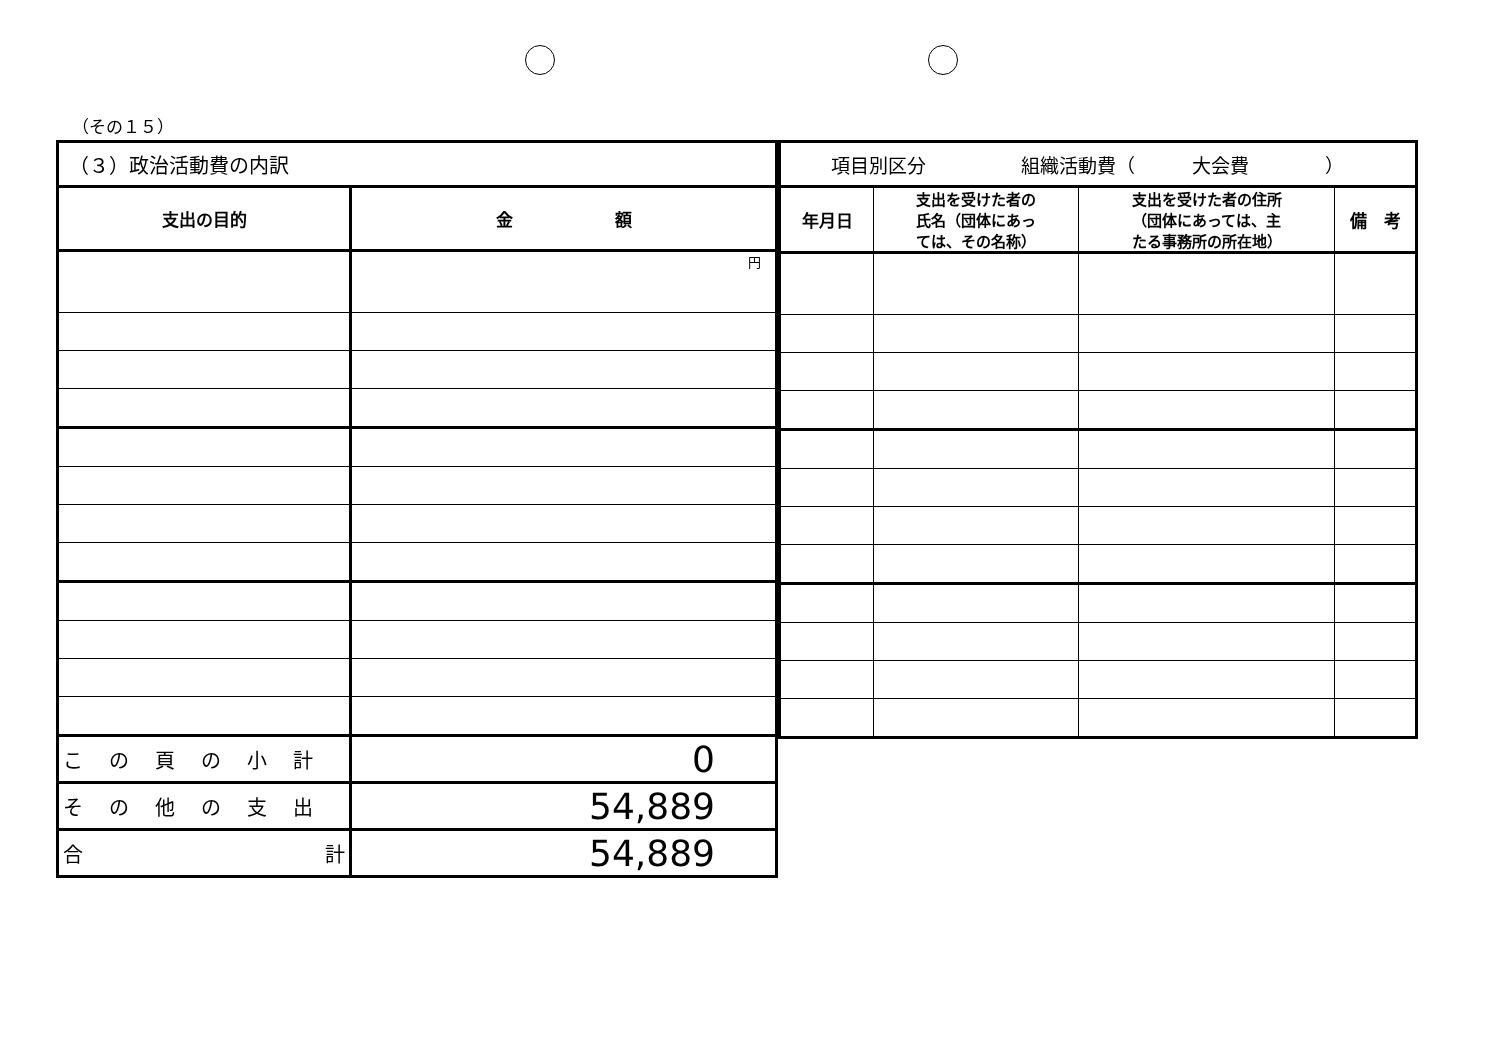（その１５）
| （３）政治活動費の内訳 | |
| 支出の目的 | 金 額 |
| | 円 |
| この頁の小計 | 0 |
| その他の支出 | 54,889 |
| 合 計 | 54,889 |
| 項目別区分 組織活動費（ 大会費 ） | | | |
| 年月日 | 支出を受けた者の 氏名（団体にあっ ては、その名称） | 支出を受けた者の住所 （団体にあっては、主 たる事務所の所在地） | 備 考 |